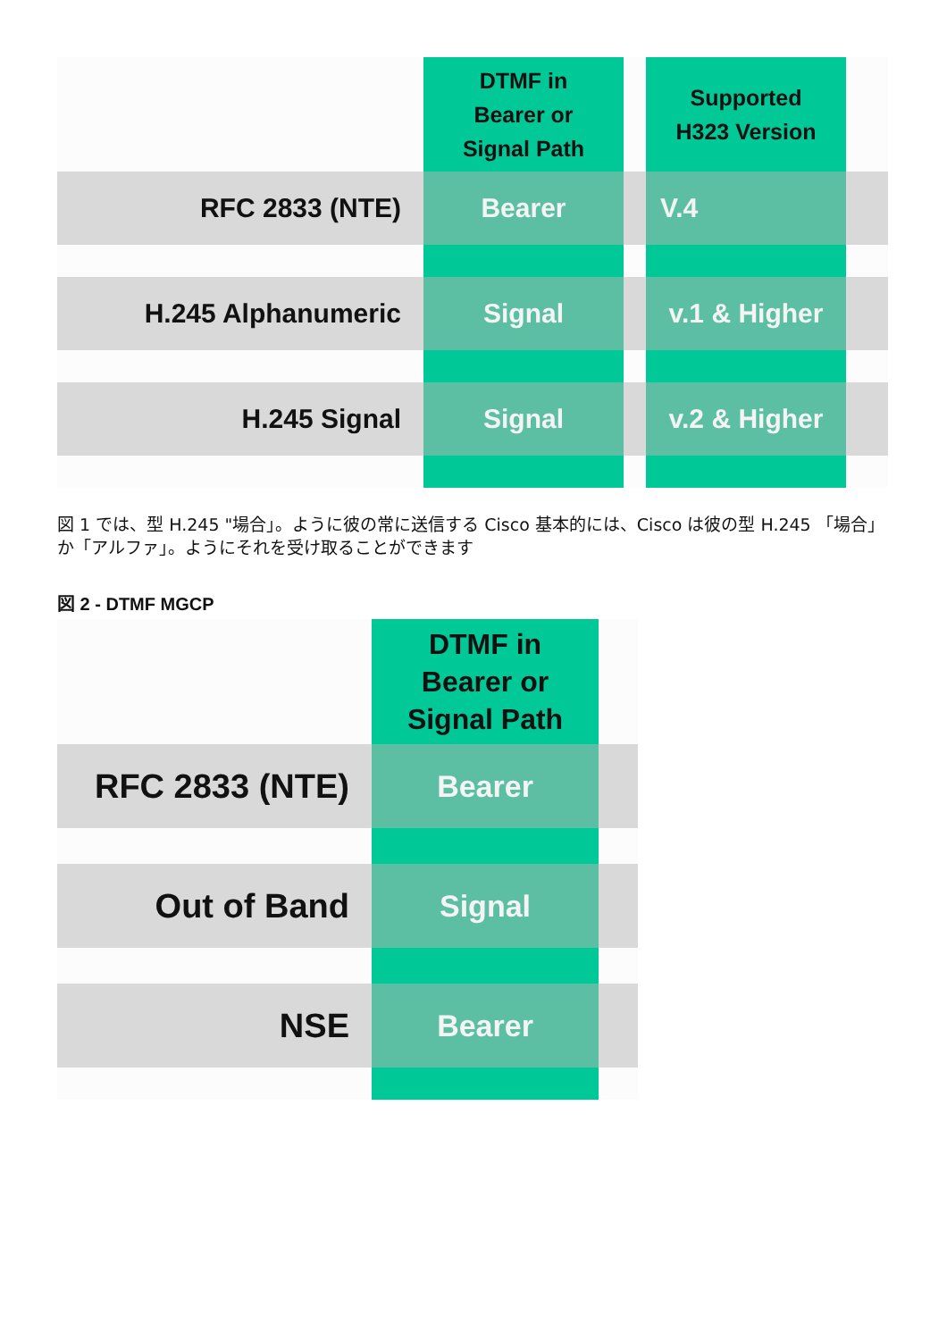| | DTMF in Bearer or Signal Path | | Supported H323 Version | |
| RFC 2833 (NTE) | Bearer | | V.4 | |
| H.245 Alphanumeric | Signal | | v.1 & Higher | |
| H.245 Signal | Signal | | v.2 & Higher | |
図 1 では、型 H.245 "場合」。ように彼の常に送信する Cisco 基本的には、Cisco は彼の型 H.245 「場合」か「アルファ」。ようにそれを受け取ることができます
図 2 - DTMF MGCP
| | DTMF in Bearer or Signal Path | |
| RFC 2833 (NTE) | Bearer | |
| Out of Band | Signal | |
| NSE | Bearer | |